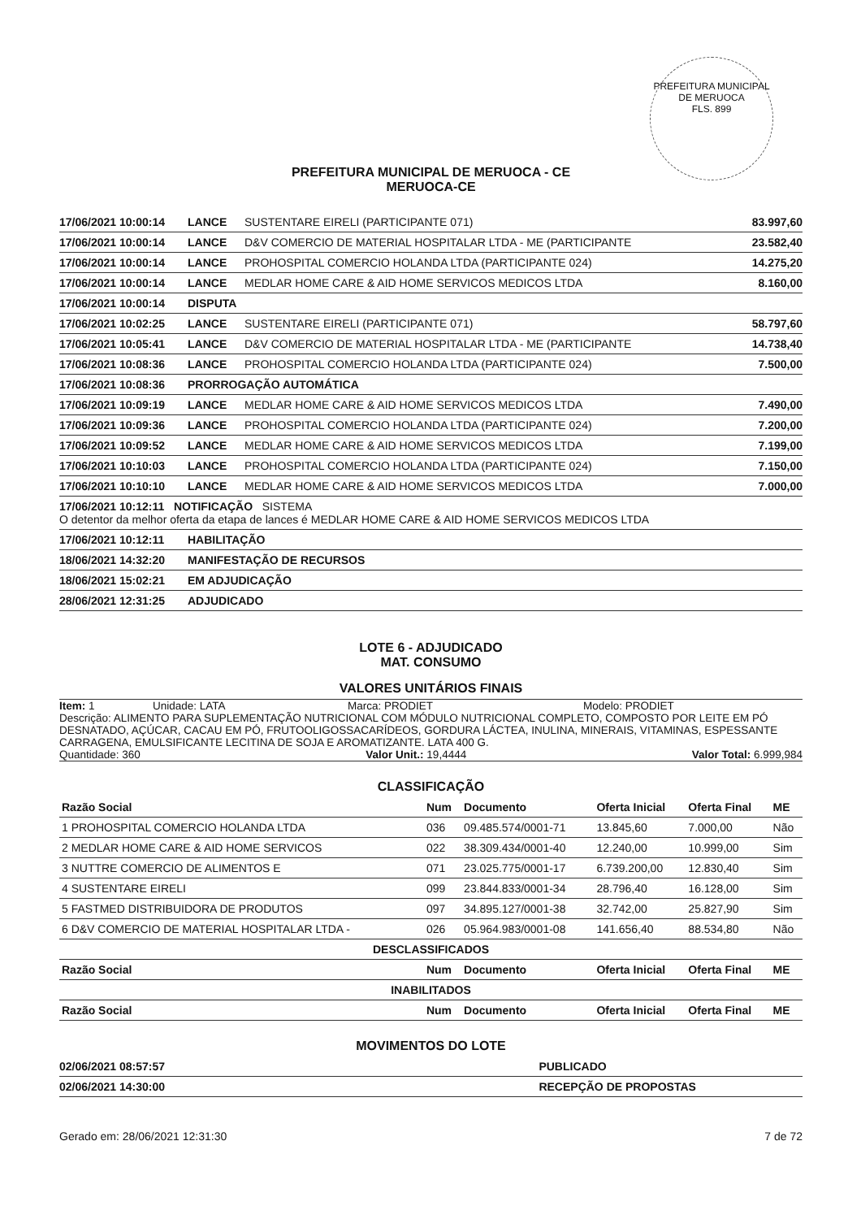PREFEITURA MUNICIPAL DE MERUOCA
FLS. 899
PREFEITURA MUNICIPAL DE MERUOCA - CE
MERUOCA-CE
| 17/06/2021 10:00:14 | LANCE | SUSTENTARE EIRELI (PARTICIPANTE 071) | 83.997,60 |
| 17/06/2021 10:00:14 | LANCE | D&V COMERCIO DE MATERIAL HOSPITALAR LTDA - ME (PARTICIPANTE | 23.582,40 |
| 17/06/2021 10:00:14 | LANCE | PROHOSPITAL COMERCIO HOLANDA LTDA (PARTICIPANTE 024) | 14.275,20 |
| 17/06/2021 10:00:14 | LANCE | MEDLAR HOME CARE & AID HOME SERVICOS MEDICOS LTDA | 8.160,00 |
| 17/06/2021 10:00:14 | DISPUTA | | |
| 17/06/2021 10:02:25 | LANCE | SUSTENTARE EIRELI (PARTICIPANTE 071) | 58.797,60 |
| 17/06/2021 10:05:41 | LANCE | D&V COMERCIO DE MATERIAL HOSPITALAR LTDA - ME (PARTICIPANTE | 14.738,40 |
| 17/06/2021 10:08:36 | LANCE | PROHOSPITAL COMERCIO HOLANDA LTDA (PARTICIPANTE 024) | 7.500,00 |
| 17/06/2021 10:08:36 | PRORROGAÇÃO AUTOMÁTICA | | |
| 17/06/2021 10:09:19 | LANCE | MEDLAR HOME CARE & AID HOME SERVICOS MEDICOS LTDA | 7.490,00 |
| 17/06/2021 10:09:36 | LANCE | PROHOSPITAL COMERCIO HOLANDA LTDA (PARTICIPANTE 024) | 7.200,00 |
| 17/06/2021 10:09:52 | LANCE | MEDLAR HOME CARE & AID HOME SERVICOS MEDICOS LTDA | 7.199,00 |
| 17/06/2021 10:10:03 | LANCE | PROHOSPITAL COMERCIO HOLANDA LTDA (PARTICIPANTE 024) | 7.150,00 |
| 17/06/2021 10:10:10 | LANCE | MEDLAR HOME CARE & AID HOME SERVICOS MEDICOS LTDA | 7.000,00 |
| 17/06/2021 10:12:11 NOTIFICAÇÃO SISTEMA O detentor da melhor oferta da etapa de lances é MEDLAR HOME CARE & AID HOME SERVICOS MEDICOS LTDA | | | |
| 17/06/2021 10:12:11 | HABILITAÇÃO | | |
| 18/06/2021 14:32:20 | MANIFESTAÇÃO DE RECURSOS | | |
| 18/06/2021 15:02:21 | EM ADJUDICAÇÃO | | |
| 28/06/2021 12:31:25 | ADJUDICADO | | |
LOTE 6 - ADJUDICADO
MAT. CONSUMO
VALORES UNITÁRIOS FINAIS
Item: 1 Unidade: LATA Marca: PRODIET Modelo: PRODIET
Descrição: ALIMENTO PARA SUPLEMENTAÇÃO NUTRICIONAL COM MÓDULO NUTRICIONAL COMPLETO, COMPOSTO POR LEITE EM PÓ DESNATADO, AÇÚCAR, CACAU EM PÓ, FRUTOOLIGOSSACARÍDEOS, GORDURA LÁCTEA, INULINA, MINERAIS, VITAMINAS, ESPESSANTE CARRAGENA, EMULSIFICANTE LECITINA DE SOJA E AROMATIZANTE. LATA 400 G.
Quantidade: 360 Valor Unit.: 19,4444 Valor Total: 6.999,984
CLASSIFICAÇÃO
| Razão Social | Num | Documento | Oferta Inicial | Oferta Final | ME |
| --- | --- | --- | --- | --- | --- |
| 1 PROHOSPITAL COMERCIO HOLANDA LTDA | 036 | 09.485.574/0001-71 | 13.845,60 | 7.000,00 | Não |
| 2 MEDLAR HOME CARE & AID HOME SERVICOS | 022 | 38.309.434/0001-40 | 12.240,00 | 10.999,00 | Sim |
| 3 NUTTRE COMERCIO DE ALIMENTOS E | 071 | 23.025.775/0001-17 | 6.739.200,00 | 12.830,40 | Sim |
| 4 SUSTENTARE EIRELI | 099 | 23.844.833/0001-34 | 28.796,40 | 16.128,00 | Sim |
| 5 FASTMED DISTRIBUIDORA DE PRODUTOS | 097 | 34.895.127/0001-38 | 32.742,00 | 25.827,90 | Sim |
| 6 D&V COMERCIO DE MATERIAL HOSPITALAR LTDA - | 026 | 05.964.983/0001-08 | 141.656,40 | 88.534,80 | Não |
| DESCLASSIFICADOS | | | | | |
| Razão Social | Num | Documento | Oferta Inicial | Oferta Final | ME |
| INABILITADOS | | | | | |
| Razão Social | Num | Documento | Oferta Inicial | Oferta Final | ME |
MOVIMENTOS DO LOTE
| 02/06/2021 08:57:57 | PUBLICADO |
| 02/06/2021 14:30:00 | RECEPÇÃO DE PROPOSTAS |
Gerado em: 28/06/2021 12:31:30 7 de 72